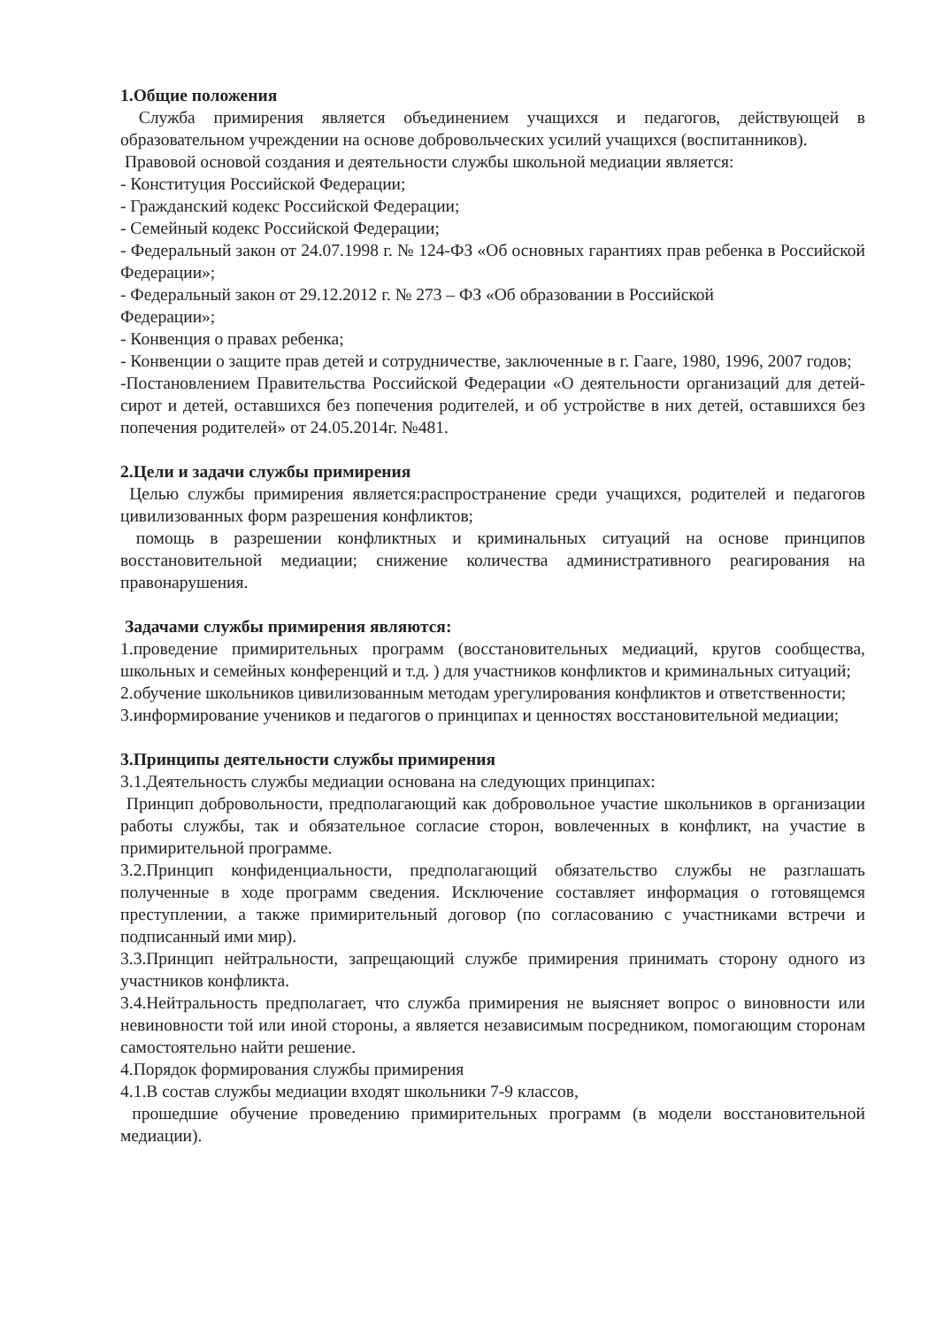1.Общие положения
Служба примирения является объединением учащихся и педагогов, действующей в образовательном учреждении на основе добровольческих усилий учащихся (воспитанников).
Правовой основой создания и деятельности службы школьной медиации является:
- Конституция Российской Федерации;
- Гражданский кодекс Российской Федерации;
- Семейный кодекс Российской Федерации;
- Федеральный закон от 24.07.1998 г. № 124-ФЗ «Об основных гарантиях прав ребенка в Российской Федерации»;
- Федеральный закон от 29.12.2012 г. № 273 – ФЗ «Об образовании в Российской
Федерации»;
- Конвенция о правах ребенка;
- Конвенции о защите прав детей и сотрудничестве, заключенные в г. Гааге, 1980, 1996, 2007 годов;
-Постановлением Правительства Российской Федерации «О деятельности организаций для детей-сирот и детей, оставшихся без попечения родителей, и об устройстве в них детей, оставшихся без попечения родителей» от 24.05.2014г. №481.
2.Цели и задачи службы примирения
Целью службы примирения является:распространение среди учащихся, родителей и педагогов цивилизованных форм разрешения конфликтов;
помощь в разрешении конфликтных и криминальных ситуаций на основе принципов восстановительной медиации; снижение количества административного реагирования на правонарушения.
Задачами службы примирения являются:
1.проведение примирительных программ (восстановительных медиаций, кругов сообщества, школьных и семейных конференций и т.д. ) для участников конфликтов и криминальных ситуаций;
2.обучение школьников цивилизованным методам урегулирования конфликтов и ответственности;
3.информирование учеников и педагогов о принципах и ценностях восстановительной медиации;
3.Принципы деятельности службы примирения
3.1.Деятельность службы медиации основана на следующих принципах:
Принцип добровольности, предполагающий как добровольное участие школьников в организации работы службы, так и обязательное согласие сторон, вовлеченных в конфликт, на участие в примирительной программе.
3.2.Принцип конфиденциальности, предполагающий обязательство службы не разглашать полученные в ходе программ сведения. Исключение составляет информация о готовящемся преступлении, а также примирительный договор (по согласованию с участниками встречи и подписанный ими мир).
3.3.Принцип нейтральности, запрещающий службе примирения принимать сторону одного из участников конфликта.
3.4.Нейтральность предполагает, что служба примирения не выясняет вопрос о виновности или невиновности той или иной стороны, а является независимым посредником, помогающим сторонам самостоятельно найти решение.
4.Порядок формирования службы примирения
4.1.В состав службы медиации входят школьники 7-9 классов,
прошедшие обучение проведению примирительных программ (в модели восстановительной медиации).